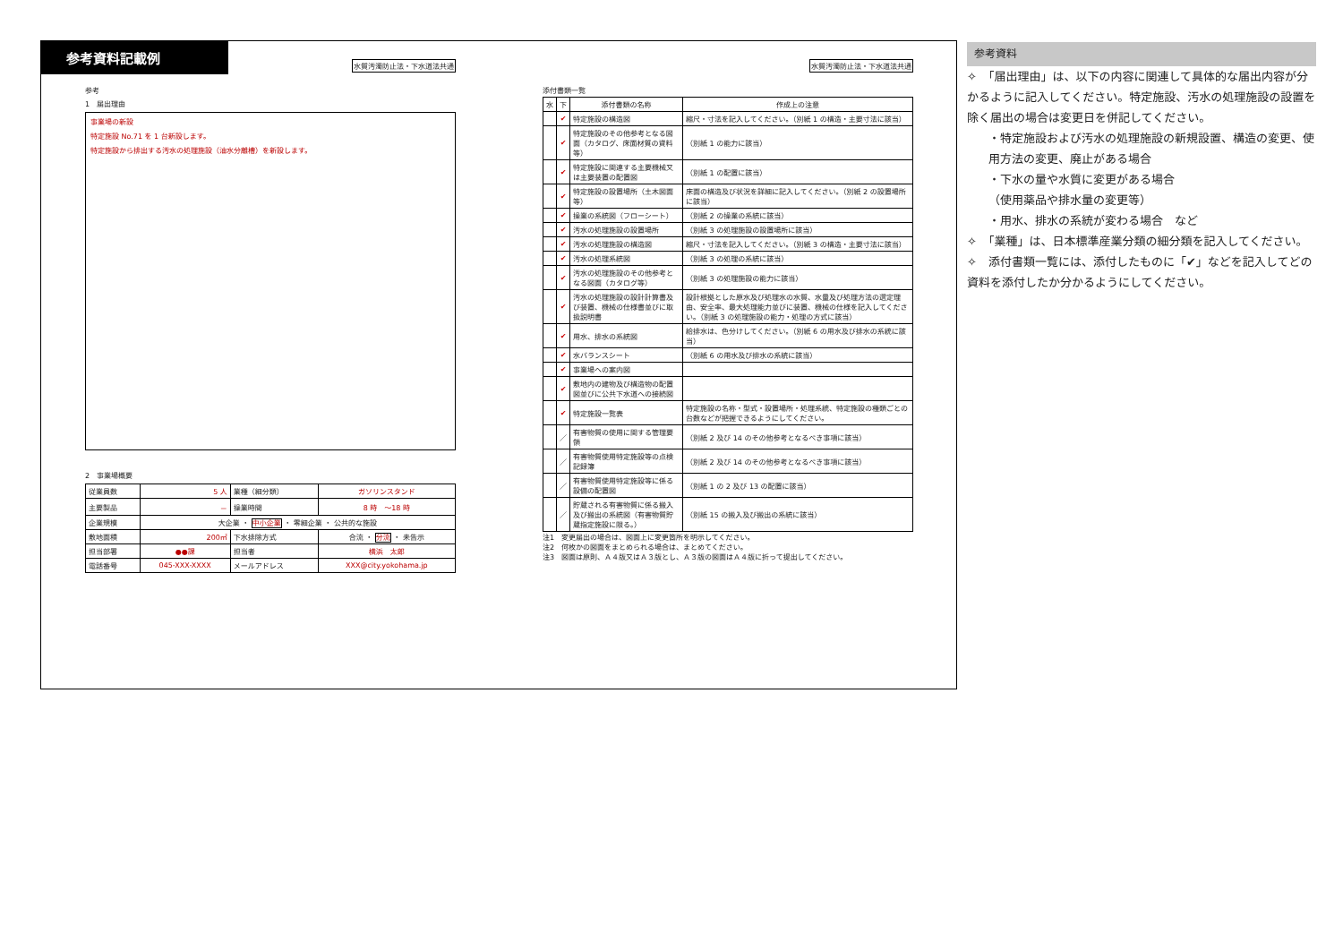参考資料記載例
水質汚濁防止法・下水道法共通
参考
1　届出理由
事業場の新設
特定施設 No.71 を 1 台新設します。
特定施設から排出する汚水の処理施設（油水分離槽）を新設します。
2　事業場概要
| 従業員数 | 5 人 | 業種（細分類） | ガソリンスタンド |
| 主要製品 | － | 操業時間 | 8 時 ～18 時 |
| 企業規模 | 大企業 ・ 中小企業 ・ 零細企業 ・ 公共的な施設 | | |
| 敷地面積 | 200㎡ | 下水排除方式 | 合流 ・ 分流 ・ 未告示 |
| 担当部署 | ●●課 | 担当者 | 横浜 太郎 |
| 電話番号 | 045-XXX-XXXX | メールアドレス | XXX@city.yokohama.jp |
水質汚濁防止法・下水道法共通
添付書類一覧
| 水 | 下 | 添付書類の名称 | 作成上の注意 |
| --- | --- | --- | --- |
| | ✔ | 特定施設の構造図 | 縮尺・寸法を記入してください。（別紙 1 の構造・主要寸法に該当） |
| | ✔ | 特定施設のその他参考となる図面（カタログ、床面材質の資料等） | （別紙 1 の能力に該当） |
| | ✔ | 特定施設に関連する主要機械又は主要装置の配置図 | （別紙 1 の配置に該当） |
| | ✔ | 特定施設の設置場所（土木図面等） | 床面の構造及び状況を詳細に記入してください。（別紙 2 の設置場所に該当） |
| | ✔ | 操業の系統図（フローシート） | （別紙 2 の操業の系統に該当） |
| | ✔ | 汚水の処理施設の設置場所 | （別紙 3 の処理施設の設置場所に該当） |
| | ✔ | 汚水の処理施設の構造図 | 縮尺・寸法を記入してください。（別紙 3 の構造・主要寸法に該当） |
| | ✔ | 汚水の処理系統図 | （別紙 3 の処理の系統に該当） |
| | ✔ | 汚水の処理施設のその他参考となる図面（カタログ等） | （別紙 3 の処理施設の能力に該当） |
| | ✔ | 汚水の処理施設の設計計算書及び装置、機械の仕様書並びに取扱説明書 | 設計根拠とした原水及び処理水の水質、水量及び処理方法の選定理由、安全率、最大処理能力並びに装置、機械の仕様を記入してください。（別紙 3 の処理施設の能力・処理の方式に該当） |
| | ✔ | 用水、排水の系統図 | 給排水は、色分けしてください。（別紙 6 の用水及び排水の系統に該当） |
| | ✔ | 水バランスシート | （別紙 6 の用水及び排水の系統に該当） |
| | ✔ | 事業場への案内図 | |
| | ✔ | 敷地内の建物及び構造物の配置図並びに公共下水道への接続図 | |
| | ✔ | 特定施設一覧表 | 特定施設の名称・型式・設置場所・処理系統、特定施設の種類ごとの台数などが把握できるようにしてください。 |
| | ／ | 有害物質の使用に関する管理要領 | （別紙 2 及び 14 のその他参考となるべき事項に該当） |
| | ／ | 有害物質使用特定施設等の点検記録簿 | （別紙 2 及び 14 のその他参考となるべき事項に該当） |
| | ／ | 有害物質使用特定施設等に係る設備の配置図 | （別紙 1 の 2 及び 13 の配置に該当） |
| | ／ | 貯蔵される有害物質に係る搬入及び搬出の系統図（有害物質貯蔵指定施設に限る。） | （別紙 15 の搬入及び搬出の系統に該当） |
注1　変更届出の場合は、図面上に変更箇所を明示してください。
注2　何枚かの図面をまとめられる場合は、まとめてください。
注3　図面は原則、Ａ４版又はＡ３版とし、Ａ３版の図面はＡ４版に折って提出してください。
参考資料
✧　「届出理由」は、以下の内容に関連して具体的な届出内容が分かるように記入してください。特定施設、汚水の処理施設の設置を除く届出の場合は変更日を併記してください。
・特定施設および汚水の処理施設の新規設置、構造の変更、使用方法の変更、廃止がある場合
・下水の量や水質に変更がある場合
（使用薬品や排水量の変更等）
・用水、排水の系統が変わる場合　など
✧　「業種」は、日本標準産業分類の細分類を記入してください。
✧　添付書類一覧には、添付したものに「✔」などを記入してどの資料を添付したか分かるようにしてください。